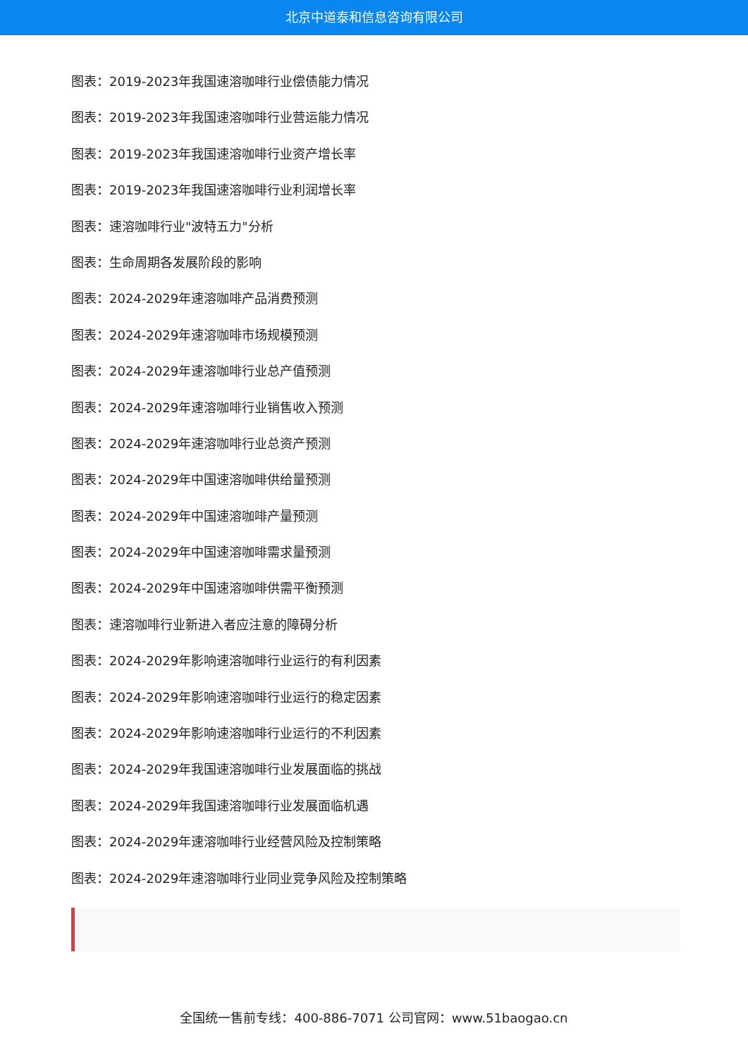北京中道泰和信息咨询有限公司
图表：2019-2023年我国速溶咖啡行业偿债能力情况
图表：2019-2023年我国速溶咖啡行业营运能力情况
图表：2019-2023年我国速溶咖啡行业资产增长率
图表：2019-2023年我国速溶咖啡行业利润增长率
图表：速溶咖啡行业"波特五力"分析
图表：生命周期各发展阶段的影响
图表：2024-2029年速溶咖啡产品消费预测
图表：2024-2029年速溶咖啡市场规模预测
图表：2024-2029年速溶咖啡行业总产值预测
图表：2024-2029年速溶咖啡行业销售收入预测
图表：2024-2029年速溶咖啡行业总资产预测
图表：2024-2029年中国速溶咖啡供给量预测
图表：2024-2029年中国速溶咖啡产量预测
图表：2024-2029年中国速溶咖啡需求量预测
图表：2024-2029年中国速溶咖啡供需平衡预测
图表：速溶咖啡行业新进入者应注意的障碍分析
图表：2024-2029年影响速溶咖啡行业运行的有利因素
图表：2024-2029年影响速溶咖啡行业运行的稳定因素
图表：2024-2029年影响速溶咖啡行业运行的不利因素
图表：2024-2029年我国速溶咖啡行业发展面临的挑战
图表：2024-2029年我国速溶咖啡行业发展面临机遇
图表：2024-2029年速溶咖啡行业经营风险及控制策略
图表：2024-2029年速溶咖啡行业同业竞争风险及控制策略
全国统一售前专线：400-886-7071 公司官网：www.51baogao.cn